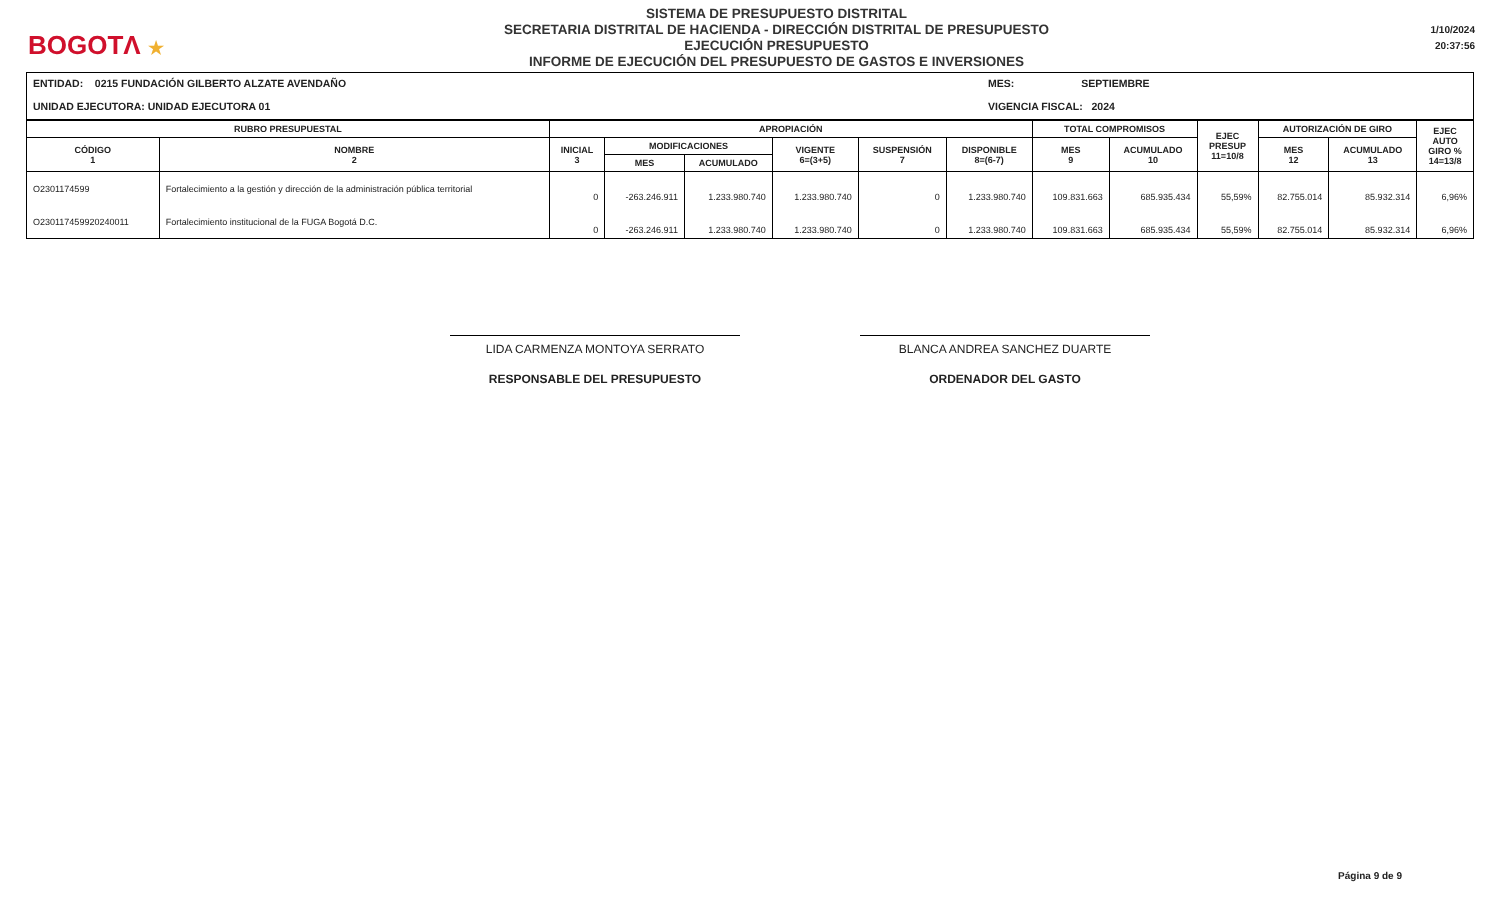BOGOTΛ ★
SISTEMA DE PRESUPUESTO DISTRITAL
SECRETARIA DISTRITAL DE HACIENDA - DIRECCIÓN DISTRITAL DE PRESUPUESTO
EJECUCIÓN PRESUPUESTO
INFORME DE EJECUCIÓN DEL PRESUPUESTO DE GASTOS E INVERSIONES
1/10/2024
20:37:56
ENTIDAD: 0215 FUNDACIÓN GILBERTO ALZATE AVENDAÑO MES: SEPTIEMBRE
UNIDAD EJECUTORA: UNIDAD EJECUTORA 01 VIGENCIA FISCAL: 2024
| RUBRO PRESUPUESTAL | | APROPIACIÓN | | | | | | TOTAL COMPROMISOS | | EJEC PRESUP 11=10/8 | AUTORIZACIÓN DE GIRO | | EJEC AUTO GIRO % 14=13/8 |
| --- | --- | --- | --- | --- | --- | --- | --- | --- | --- | --- | --- | --- | --- |
| CÓDIGO 1 | NOMBRE 2 | INICIAL 3 | MODIFICACIONES | | VIGENTE 6=(3+5) | SUSPENSIÓN 7 | DISPONIBLE 8=(6-7) | MES 9 | ACUMULADO 10 | | MES 12 | ACUMULADO 13 | |
| | | | MES | ACUMULADO | | | | | | | | | |
| O2301174599 | Fortalecimiento a la gestión y dirección de la administración pública territorial | 0 | -263.246.911 | 1.233.980.740 | 1.233.980.740 | 0 | 1.233.980.740 | 109.831.663 | 685.935.434 | 55,59% | 82.755.014 | 85.932.314 | 6,96% |
| O230117459920240011 | Fortalecimiento institucional de la FUGA Bogotá D.C. | 0 | -263.246.911 | 1.233.980.740 | 1.233.980.740 | 0 | 1.233.980.740 | 109.831.663 | 685.935.434 | 55,59% | 82.755.014 | 85.932.314 | 6,96% |
LIDA CARMENZA MONTOYA SERRATO
RESPONSABLE DEL PRESUPUESTO
BLANCA ANDREA SANCHEZ DUARTE
ORDENADOR DEL GASTO
Página 9 de 9